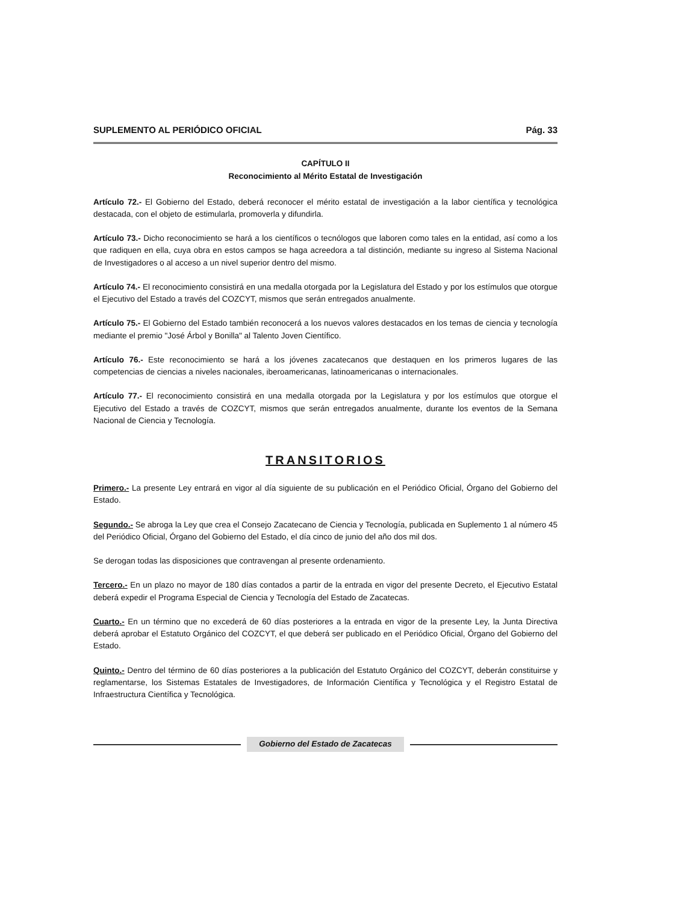SUPLEMENTO AL PERIÓDICO OFICIAL Pág. 33
CAPÍTULO II
Reconocimiento al Mérito Estatal de Investigación
Artículo 72.- El Gobierno del Estado, deberá reconocer el mérito estatal de investigación a la labor científica y tecnológica destacada, con el objeto de estimularla, promoverla y difundirla.
Artículo 73.- Dicho reconocimiento se hará a los científicos o tecnólogos que laboren como tales en la entidad, así como a los que radiquen en ella, cuya obra en estos campos se haga acreedora a tal distinción, mediante su ingreso al Sistema Nacional de Investigadores o al acceso a un nivel superior dentro del mismo.
Artículo 74.- El reconocimiento consistirá en una medalla otorgada por la Legislatura del Estado y por los estímulos que otorgue el Ejecutivo del Estado a través del COZCYT, mismos que serán entregados anualmente.
Artículo 75.- El Gobierno del Estado también reconocerá a los nuevos valores destacados en los temas de ciencia y tecnología mediante el premio "José Árbol y Bonilla" al Talento Joven Científico.
Artículo 76.- Este reconocimiento se hará a los jóvenes zacatecanos que destaquen en los primeros lugares de las competencias de ciencias a niveles nacionales, iberoamericanas, latinoamericanas o internacionales.
Artículo 77.- El reconocimiento consistirá en una medalla otorgada por la Legislatura y por los estímulos que otorgue el Ejecutivo del Estado a través de COZCYT, mismos que serán entregados anualmente, durante los eventos de la Semana Nacional de Ciencia y Tecnología.
TRANSITORIOS
Primero.- La presente Ley entrará en vigor al día siguiente de su publicación en el Periódico Oficial, Órgano del Gobierno del Estado.
Segundo.- Se abroga la Ley que crea el Consejo Zacatecano de Ciencia y Tecnología, publicada en Suplemento 1 al número 45 del Periódico Oficial, Órgano del Gobierno del Estado, el día cinco de junio del año dos mil dos.
Se derogan todas las disposiciones que contravengan al presente ordenamiento.
Tercero.- En un plazo no mayor de 180 días contados a partir de la entrada en vigor del presente Decreto, el Ejecutivo Estatal deberá expedir el Programa Especial de Ciencia y Tecnología del Estado de Zacatecas.
Cuarto.- En un término que no excederá de 60 días posteriores a la entrada en vigor de la presente Ley, la Junta Directiva deberá aprobar el Estatuto Orgánico del COZCYT, el que deberá ser publicado en el Periódico Oficial, Órgano del Gobierno del Estado.
Quinto.- Dentro del término de 60 días posteriores a la publicación del Estatuto Orgánico del COZCYT, deberán constituirse y reglamentarse, los Sistemas Estatales de Investigadores, de Información Científica y Tecnológica y el Registro Estatal de Infraestructura Científica y Tecnológica.
Gobierno del Estado de Zacatecas